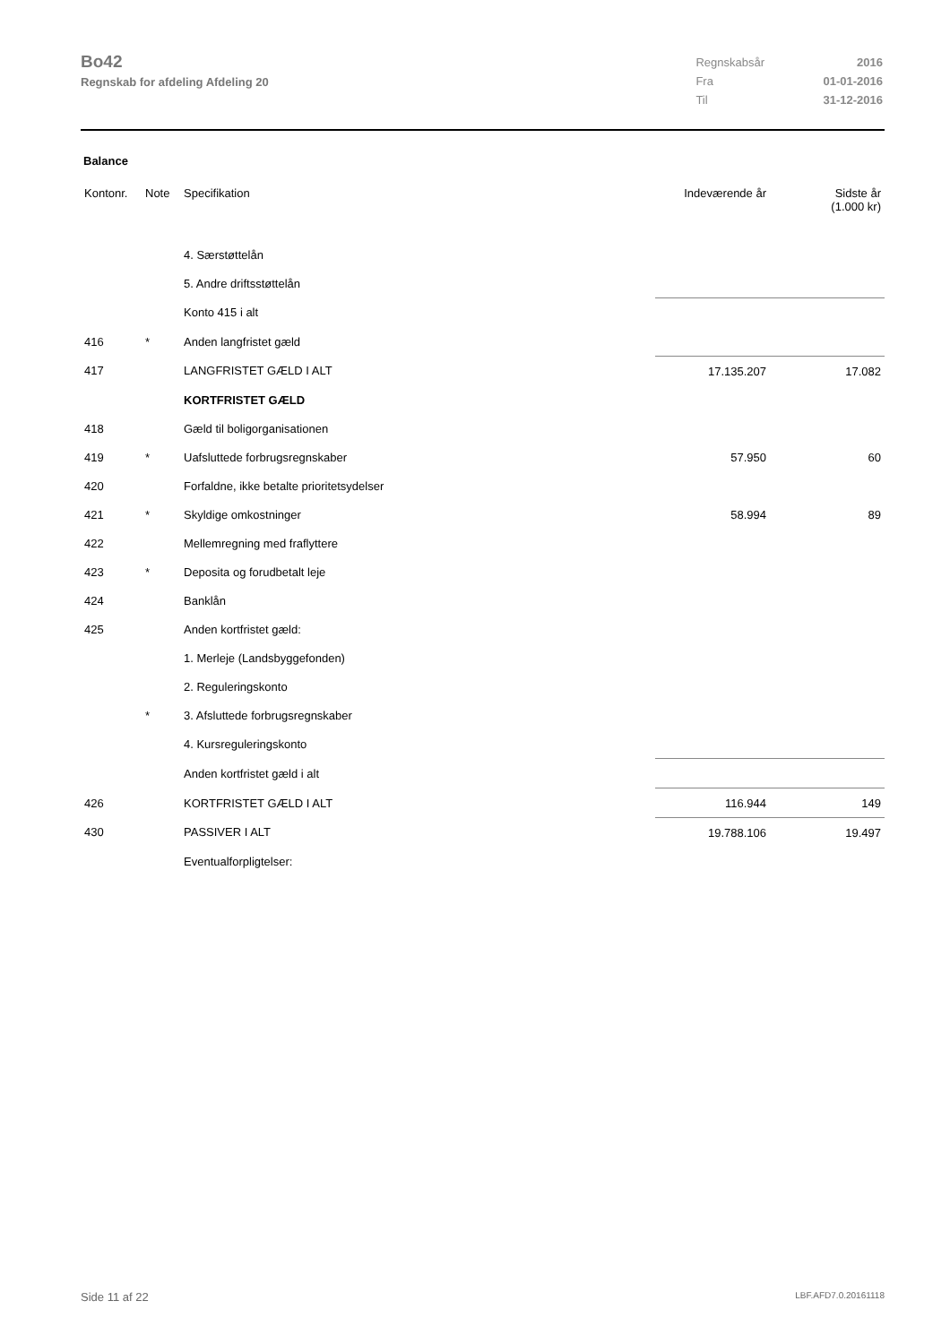Bo42
Regnskab for afdeling Afdeling 20
| Regnskabsår | 2016 |
| Fra | 01-01-2016 |
| Til | 31-12-2016 |
Balance
| Kontonr. | Note | Specifikation | Indeværende år | Sidste år (1.000 kr) |
| --- | --- | --- | --- | --- |
| | | 4. Særstøttelån | | |
| | | 5. Andre driftsstøttelån | | |
| | | Konto 415 i alt | | |
| 416 | * | Anden langfristet gæld | | |
| 417 | | LANGFRISTET GÆLD I ALT | 17.135.207 | 17.082 |
| | | KORTFRISTET GÆLD | | |
| 418 | | Gæld til boligorganisationen | | |
| 419 | * | Uafsluttede forbrugsregnskaber | 57.950 | 60 |
| 420 | | Forfaldne, ikke betalte prioritetsydelser | | |
| 421 | * | Skyldige omkostninger | 58.994 | 89 |
| 422 | | Mellemregning med fraflyttere | | |
| 423 | * | Deposita og forudbetalt leje | | |
| 424 | | Banklån | | |
| 425 | | Anden kortfristet gæld: | | |
| | | 1. Merleje (Landsbyggefonden) | | |
| | | 2. Reguleringskonto | | |
| | * | 3. Afsluttede forbrugsregnskaber | | |
| | | 4. Kursreguleringskonto | | |
| | | Anden kortfristet gæld i alt | | |
| 426 | | KORTFRISTET GÆLD I ALT | 116.944 | 149 |
| 430 | | PASSIVER I ALT | 19.788.106 | 19.497 |
| | | Eventualforpligtelser: | | |
Side 11 af 22 LBF.AFD7.0.20161118